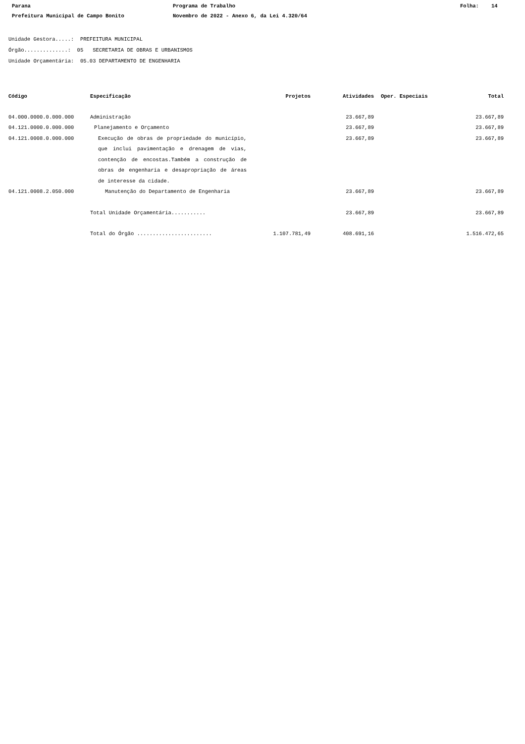Parana Programa de Trabalho Folha: 14
Prefeitura Municipal de Campo Bonito Novembro de 2022 - Anexo 6, da Lei 4.320/64
Unidade Gestora.....: PREFEITURA MUNICIPAL
Órgão..............: 05 SECRETARIA DE OBRAS E URBANISMOS
Unidade Orçamentária: 05.03 DEPARTAMENTO DE ENGENHARIA
| Código | Especificação | Projetos | Atividades | Oper. Especiais | Total |
| --- | --- | --- | --- | --- | --- |
| 04.000.0000.0.000.000 | Administração | | 23.667,89 | | 23.667,89 |
| 04.121.0000.0.000.000 | Planejamento e Orçamento | | 23.667,89 | | 23.667,89 |
| 04.121.0008.0.000.000 | Execução de obras de propriedade do município, que inclui pavimentação e drenagem de vias, contenção de encostas.Também a construção de obras de engenharia e desapropriação de áreas de interesse da cidade. | | 23.667,89 | | 23.667,89 |
| 04.121.0008.2.050.000 | Manutenção do Departamento de Engenharia | | 23.667,89 | | 23.667,89 |
| | Total Unidade Orçamentária........... | | 23.667,89 | | 23.667,89 |
| | Total do Órgão ........................ | 1.107.781,49 | 408.691,16 | | 1.516.472,65 |